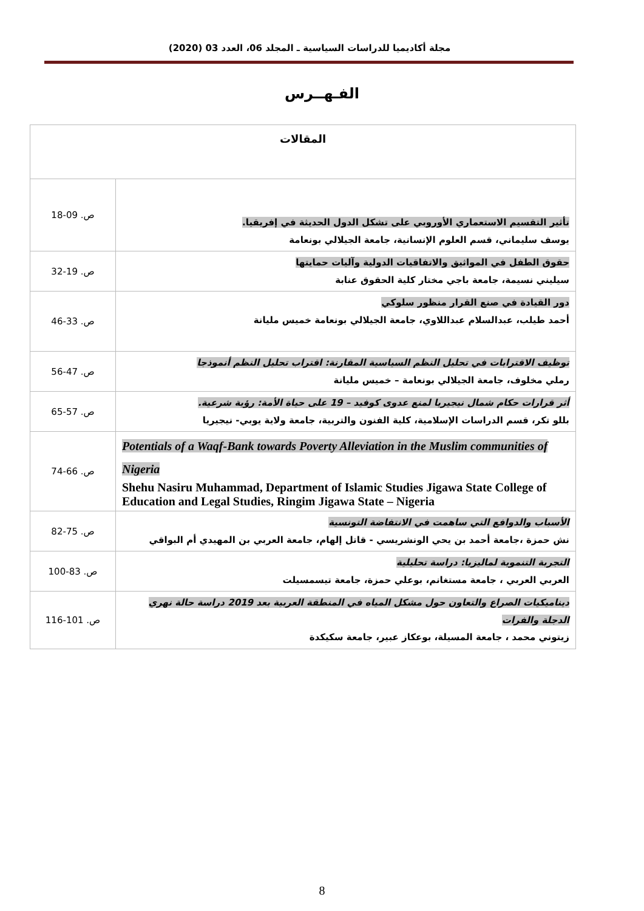مجلة أكاديميا للدراسات السياسية ـ المجلد 06، العدد 03 (2020)
الفـهــرس
| المقالات | |
| --- | --- |
| تأثير التقسيم الاستعماري الأوروبي على تشكل الدول الحديثة في إفريقيا. يوسف سليماني، قسم العلوم الإنسانية، جامعة الجيلالي بونعامة | ص. 09-18 |
| حقوق الطفل في المواثيق والاتفاقيات الدولية وآليات حمايتها سيليني نسيمة، جامعة باجي مختار كلية الحقوق عنابة | ص. 19-32 |
| دور القيادة في صنع القرار منظور سلوكي أحمد طيلب، عبدالسلام عبداللاوي، جامعة الجيلالي بونعامة خميس مليانة | ص. 33-46 |
| توظيف الاقترابات في تحليل النظم السياسية المقارنة: اقتراب تحليل النظم أنموذجا رملي مخلوف، جامعة الجيلالي بونعامة – خميس مليانة | ص. 47-56 |
| أثر قرارات حكام شمال نيجيريا لمنع عدوى كوفيد – 19 على حياة الأمة: رؤية شرعية. بللو تكر، قسم الدراسات الإسلامية، كلية الفنون والتربية، جامعة ولاية يوبي- نيجيريا | ص. 57-65 |
| Potentials of a Waqf-Bank towards Poverty Alleviation in the Muslim communities of Nigeria Shehu Nasiru Muhammad, Department of Islamic Studies Jigawa State College of Education and Legal Studies, Ringim Jigawa State – Nigeria | ص. 66-74 |
| الأسباب والدوافع التي ساهمت في الانتفاضة التونسية نش حمزة ،جامعة أحمد بن يحي الونشريسي - قاتل إلهام، جامعة العربي بن المهيدي أم البواقي | ص. 75-82 |
| التجربة التنموية لماليزيا: دراسة تحليلية العربي العربي ، جامعة مستغانم، بوعلي حمزة، جامعة تيسمسيلت | ص. 83-100 |
| ديناميكيات الصراع والتعاون حول مشكل المياه في المنطقة العربية بعد 2019 دراسة حالة نهري الدجلة والفرات زيتوني محمد ، جامعة المسيلة، بوعكاز عبير، جامعة سكيكدة | ص. 101-116 |
8